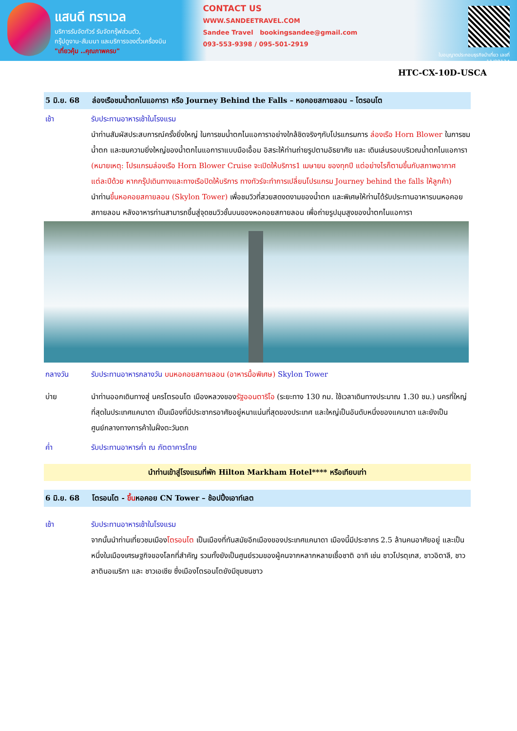แสนดี ทราเวล
บริการรับจัดทัวร์ รับจัดกรุ๊ฟส่วนตัว,
กรุ๊ปดูงาน-สัมมนา และบริการจองตั๋วเครื่องบิน
"เที่ยวคุ้ม ..คุณภาพครบ"
CONTACT US
WWW.SANDEETRAVEL.COM
Sandee Travel bookingsandee@gmail.com
093-553-9398 / 095-501-2919
ใบอนุญาตประกอบธุรกิจนำเที่ยว เลขที่ 11/08124
HTC-CX-10D-USCA
5 มิ.ย. 68 ล่องเรือชมน้ำตกไนแอการา หรือ Journey Behind the Falls – หอคอยสกายลอน – โตรอนโต
เช้า รับประทานอาหารเช้าในโรงแรม
นำท่านสัมผัสประสบการณ์ครั้งยิ่งใหญ่ ในการชมน้ำตกไนแอการาอย่างใกล้ชิดจริงๆกับโปรแกรมการ ล่องเรือ Horn Blower ในการชมน้ำตก และชมความยิ่งใหญ่ของน้ำตกไนแอการาแบบมือเอื้อม อิสระให้ท่านถ่ายรูปตามอัธยาศัย และ เดินเล่นรอบบริเวณน้ำตกไนแอการา (หมายเหตุ: โปรแกรมล่องเรือ Horn Blower Cruise จะเปิดให้บริการ1 เมษายน ของทุกปี แต่อย่างไรก็ตามขึ้นกับสภาพอากาศแต่ละปีด้วย หากกรุ๊ปเดินทางและทางเรือปิดให้บริการ ทางทัวร์จะทำการเปลี่ยนโปรแกรม Journey behind the falls ให้ลูกค้า)
นำท่านขึ้นหอคอยสกายลอน (Skylon Tower) เพื่อชมวิวที่สวยสดงดงามของน้ำตก และพิเศษให้ท่านได้รับประทานอาหารบนหอคอยสกายลอน หลังอาหารท่านสามารถขึ้นสู่จุดชมวิวชั้นบนของหอคอยสกายลอน เพื่อถ่ายรูปมุมสูงของน้ำตกไนแอการา
กลางวัน รับประทานอาหารกลางวัน บนหอคอยสกายลอน (อาหารมื้อพิเศษ) Skylon Tower
บ่าย นำท่านออกเดินทางสู่ นครโตรอนโต เมืองหลวงของรัฐออนตาริโอ (ระยะทาง 130 กม. ใช้เวลาเดินทางประมาณ 1.30 ชม.) นครที่ใหญ่ที่สุดในประเทศแคนาดา เป็นเมืองที่มีประชากรอาศัยอยู่หนาแน่นที่สุดของประเทศ และใหญ่เป็นอันดับหนึ่งของแคนาดา และยังเป็นศูนย์กลางทางการค้าในฝั่งตะวันตก
ค่ำ รับประทานอาหารค่ำ ณ ภัตตาคารไทย
นำท่านเข้าสู่โรงแรมที่พัก Hilton Markham Hotel**** หรือเทียบเท่า
6 มิ.ย. 68 โตรอนโต - ขึ้นหอคอย CN Tower – ช้อปปิ้งเอาท์เลต
เช้า รับประทานอาหารเช้าในโรงแรม
จากนั้นนำท่านเที่ยวชมเมืองโตรอนโต เป็นเมืองที่ทันสมัยอีกเมืองของประเทศแคนาดา เมืองนี้มีประชากร 2.5 ล้านคนอาศัยอยู่ และเป็นหนึ่งในเมืองเศรษฐกิจของโลกที่สำคัญ รวมทั้งยังเป็นศูนย์รวมของผู้คนจากหลากหลายเชื้อชาติ อาทิ เช่น ชาวโปรตุเกส, ชาวอิตาลี, ชาวลาตินอเมริกา และ ชาวเอเชีย ซึ่งเมืองโตรอนโตยังมีชุมชนชาว